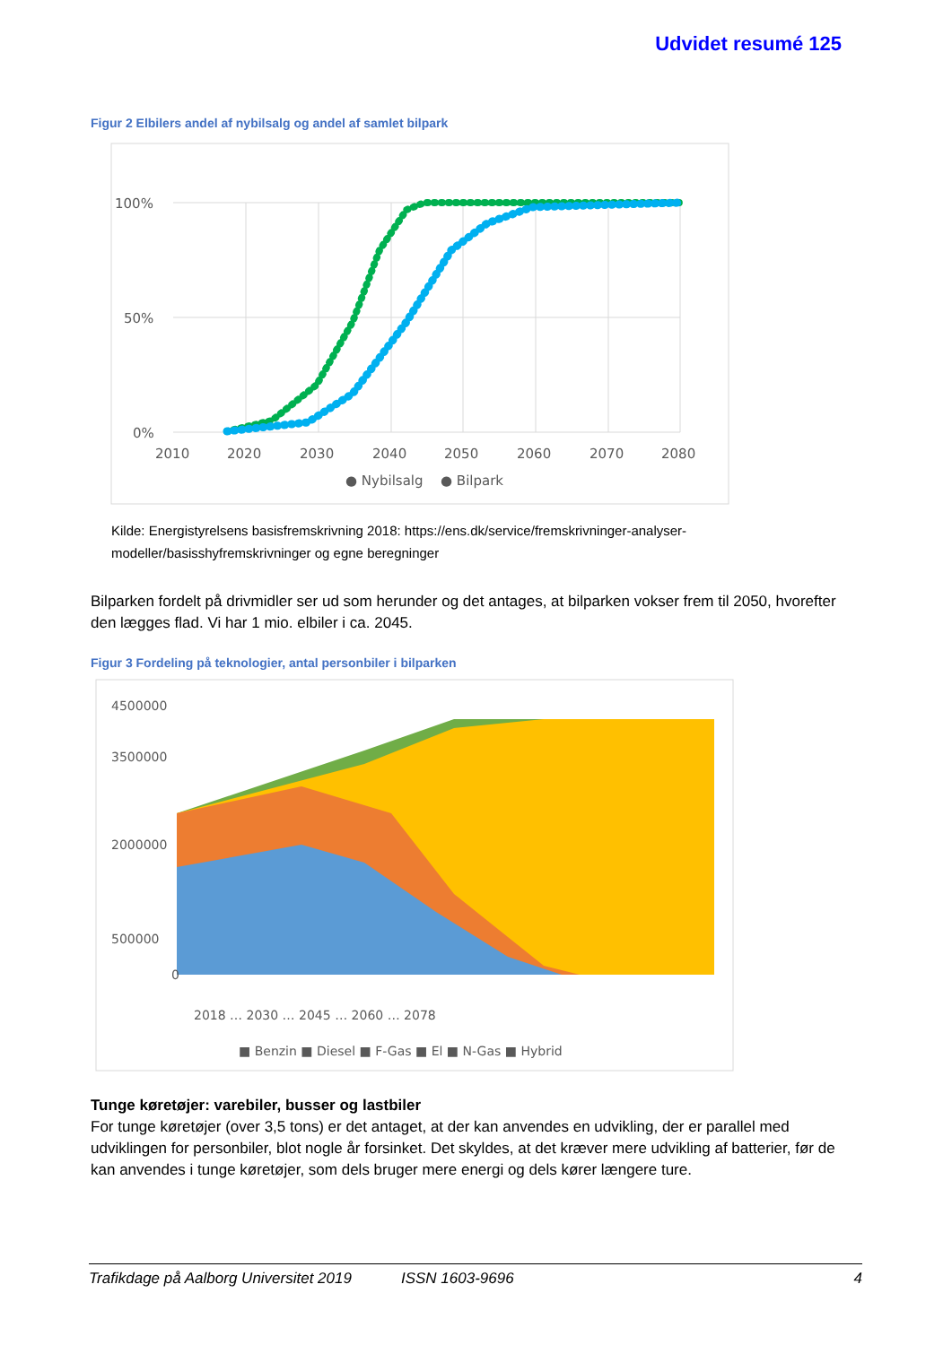Udvidet resumé 125
Figur 2 Elbilers andel af nybilsalg og andel af samlet bilpark
100%
50%
0%
2010
2020
2030
2040
2050
2060
2070
2080
● Nybilsalg
● Bilpark
Kilde: Energistyrelsens basisfremskrivning 2018: https://ens.dk/service/fremskrivninger-analyser-modeller/basisshyfremskrivninger og egne beregninger
Bilparken fordelt på drivmidler ser ud som herunder og det antages, at bilparken vokser frem til 2050, hvorefter den lægges flad. Vi har 1 mio. elbiler i ca. 2045.
Figur 3 Fordeling på teknologier, antal personbiler i bilparken
4500000
3500000
2000000
500000
0
2018 … 2030 … 2045 … 2060 … 2078
■ Benzin ■ Diesel ■ F-Gas ■ El ■ N-Gas ■ Hybrid
Tunge køretøjer: varebiler, busser og lastbiler
For tunge køretøjer (over 3,5 tons) er det antaget, at der kan anvendes en udvikling, der er parallel med udviklingen for personbiler, blot nogle år forsinket. Det skyldes, at det kræver mere udvikling af batterier, før de kan anvendes i tunge køretøjer, som dels bruger mere energi og dels kører længere ture.
Trafikdage på Aalborg Universitet 2019 ISSN 1603-9696 4